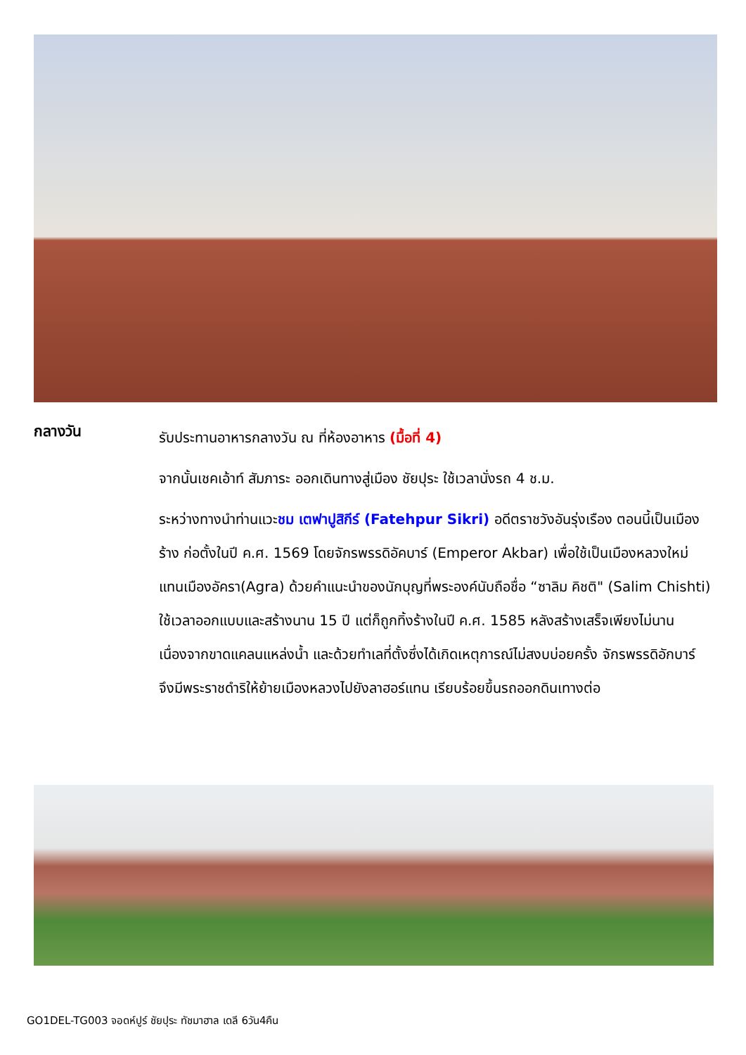กลางวัน
รับประทานอาหารกลางวัน ณ ที่ห้องอาหาร (มื้อที่ 4)
จากนั้นเชคเอ้าท์ สัมภาระ ออกเดินทางสู่เมือง ชัยปุระ ใช้เวลานั่งรถ 4 ช.ม.
ระหว่างทางนำท่านแวะชม เตฟาปูสิกีร์ (Fatehpur Sikri) อดีตราชวังอันรุ่งเรือง ตอนนี้เป็นเมืองร้าง ก่อตั้งในปี ค.ศ. 1569 โดยจักรพรรดิอัคบาร์ (Emperor Akbar) เพื่อใช้เป็นเมืองหลวงใหม่แทนเมืองอัครา(Agra) ด้วยคำแนะนำของนักบุญที่พระองค์นับถือชื่อ “ซาลิม คิชติ" (Salim Chishti) ใช้เวลาออกแบบและสร้างนาน 15 ปี แต่ก็ถูกทิ้งร้างในปี ค.ศ. 1585 หลังสร้างเสร็จเพียงไม่นาน เนื่องจากขาดแคลนแหล่งน้ำ และด้วยทำเลที่ตั้งซึ่งได้เกิดเหตุการณ์ไม่สงบบ่อยครั้ง จักรพรรดิอักบาร์ จึงมีพระราชดำริให้ย้ายเมืองหลวงไปยังลาฮอร์แทน เรียบร้อยขึ้นรถออกดินเทางต่อ
GO1DEL-TG003 จอดห์ปูร์ ชัยปุระ ทัชมาฮาล เดลี 6วัน4คืน